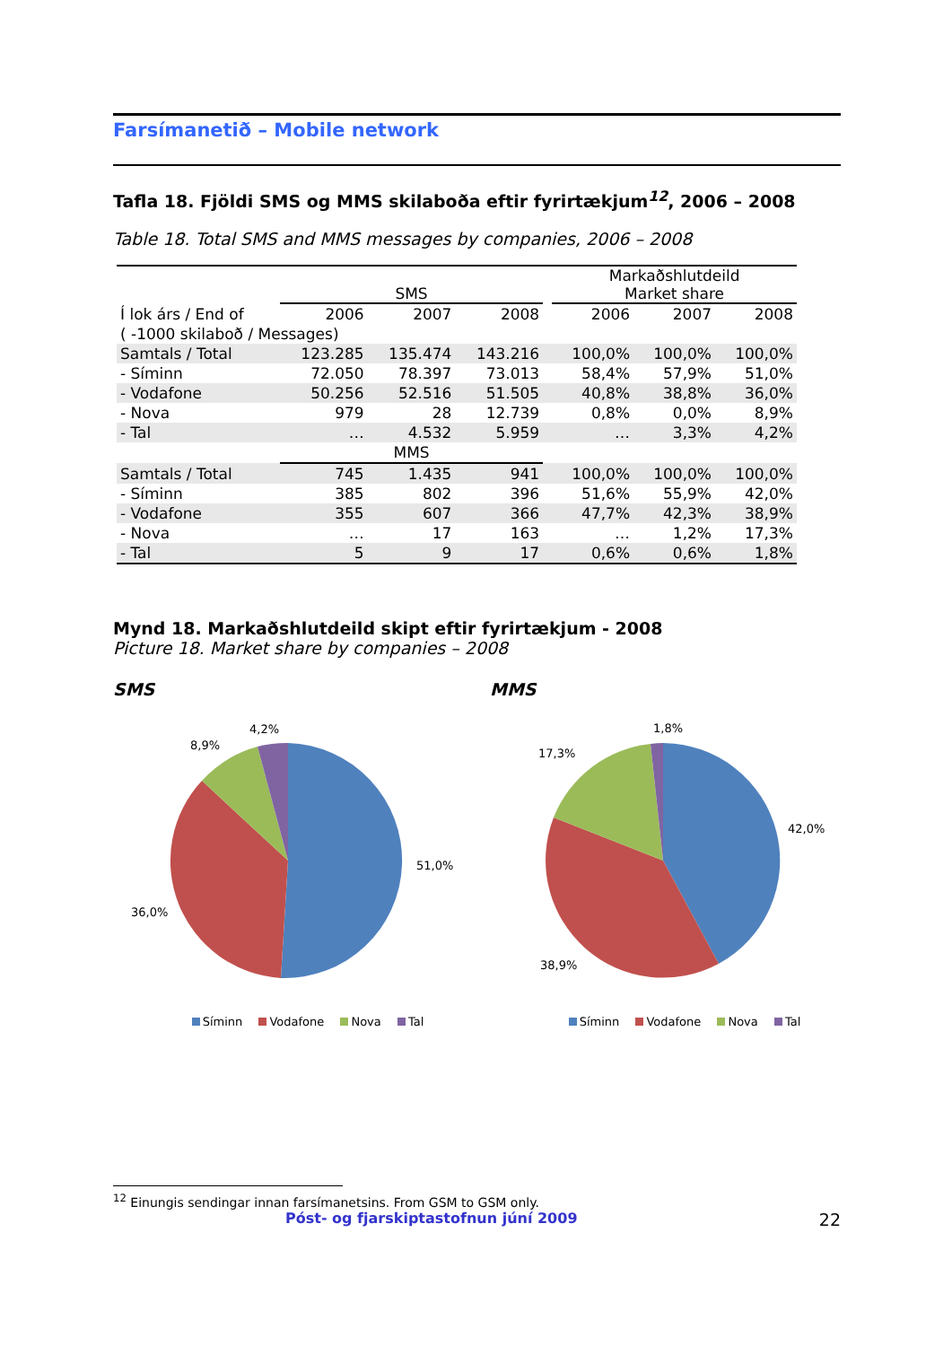Farsímanetið – Mobile network
Tafla 18. Fjöldi SMS og MMS skilaboða eftir fyrirtækjum<sup>12</sup>, 2006 – 2008
Table 18. Total SMS and MMS messages by companies, 2006 – 2008
| | SMS | | | | Markaðshlutdeild Market share | | |
| Í lok árs / End of | 2006 | 2007 | 2008 | | 2006 | 2007 | 2008 |
| ( -1000 skilaboð / Messages) | | | | | | | |
| Samtals / Total | 123.285 | 135.474 | 143.216 | | 100,0% | 100,0% | 100,0% |
| - Síminn | 72.050 | 78.397 | 73.013 | | 58,4% | 57,9% | 51,0% |
| - Vodafone | 50.256 | 52.516 | 51.505 | | 40,8% | 38,8% | 36,0% |
| - Nova | 979 | 28 | 12.739 | | 0,8% | 0,0% | 8,9% |
| - Tal | … | 4.532 | 5.959 | | … | 3,3% | 4,2% |
| | MMS | | | | | | |
| Samtals / Total | 745 | 1.435 | 941 | | 100,0% | 100,0% | 100,0% |
| - Síminn | 385 | 802 | 396 | | 51,6% | 55,9% | 42,0% |
| - Vodafone | 355 | 607 | 366 | | 47,7% | 42,3% | 38,9% |
| - Nova | … | 17 | 163 | | … | 1,2% | 17,3% |
| - Tal | 5 | 9 | 17 | | 0,6% | 0,6% | 1,8% |
Mynd 18. Markaðshlutdeild skipt eftir fyrirtækjum - 2008
Picture 18. Market share by companies – 2008
SMS
4,2%
8,9%
51,0%
36,0%
Síminn Vodafone Nova Tal
MMS
1,8%
17,3%
42,0%
38,9%
Síminn Vodafone Nova Tal
<sup>12</sup> Einungis sendingar innan farsímanetsins. From GSM to GSM only.
Póst- og fjarskiptastofnun júní 2009 22